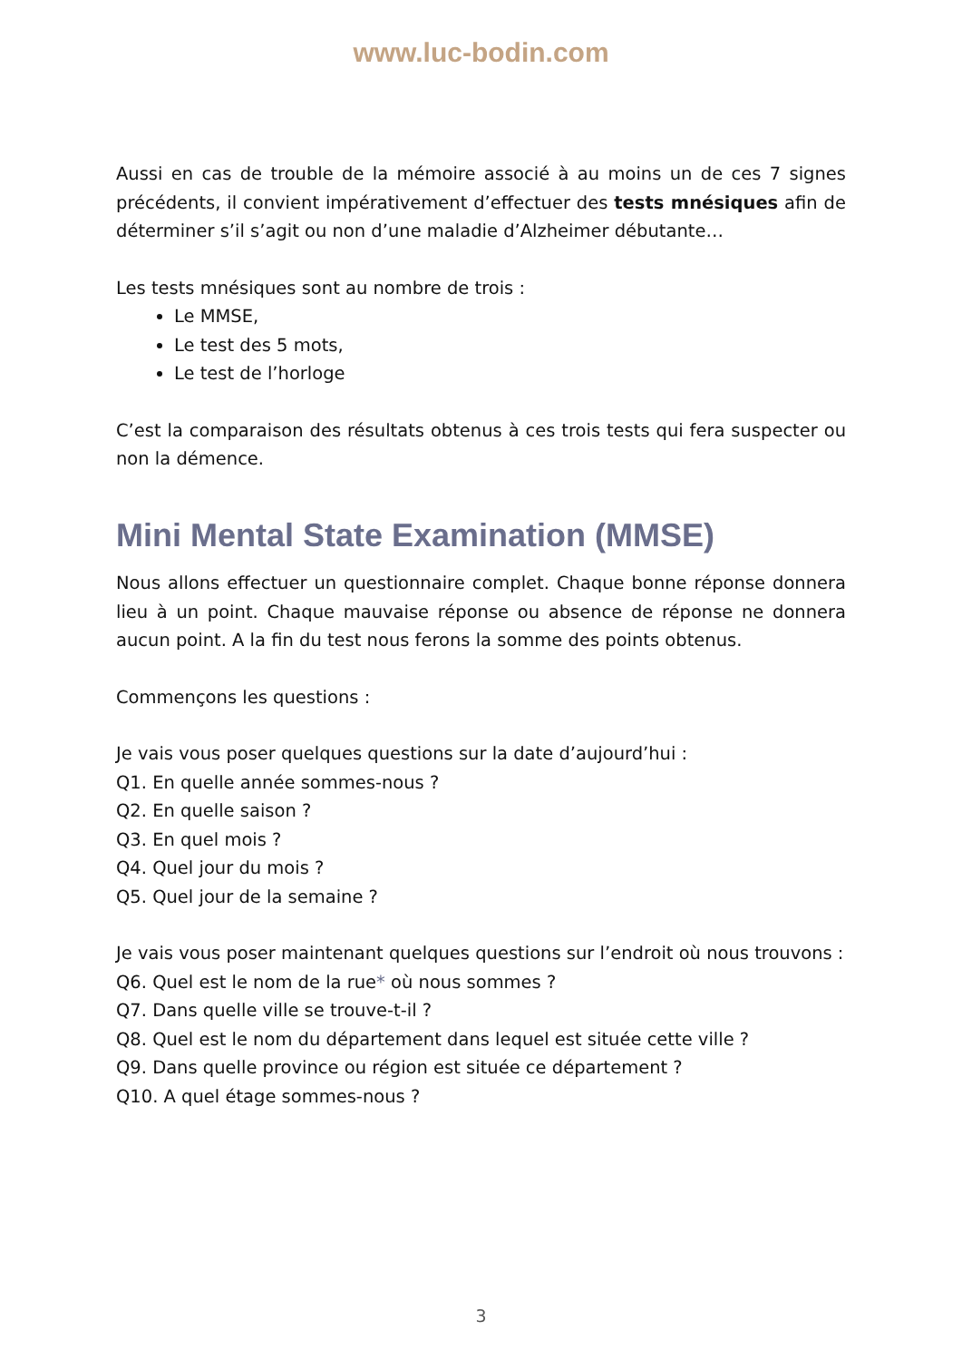www.luc-bodin.com
Aussi en cas de trouble de la mémoire associé à au moins un de ces 7 signes précédents, il convient impérativement d’effectuer des tests mnésiques afin de déterminer s’il s’agit ou non d’une maladie d’Alzheimer débutante…
Les tests mnésiques sont au nombre de trois :
Le MMSE,
Le test des 5 mots,
Le test de l’horloge
C’est la comparaison des résultats obtenus à ces trois tests qui fera suspecter ou non la démence.
Mini Mental State Examination (MMSE)
Nous allons effectuer un questionnaire complet. Chaque bonne réponse donnera lieu à un point. Chaque mauvaise réponse ou absence de réponse ne donnera aucun point. A la fin du test nous ferons la somme des points obtenus.
Commençons les questions :
Je vais vous poser quelques questions sur la date d’aujourd’hui :
Q1. En quelle année sommes-nous ?
Q2. En quelle saison ?
Q3. En quel mois ?
Q4. Quel jour du mois ?
Q5. Quel jour de la semaine ?
Je vais vous poser maintenant quelques questions sur l’endroit où nous trouvons :
Q6. Quel est le nom de la rue* où nous sommes ?
Q7. Dans quelle ville se trouve-t-il ?
Q8. Quel est le nom du département dans lequel est située cette ville ?
Q9. Dans quelle province ou région est située ce département ?
Q10. A quel étage sommes-nous ?
3